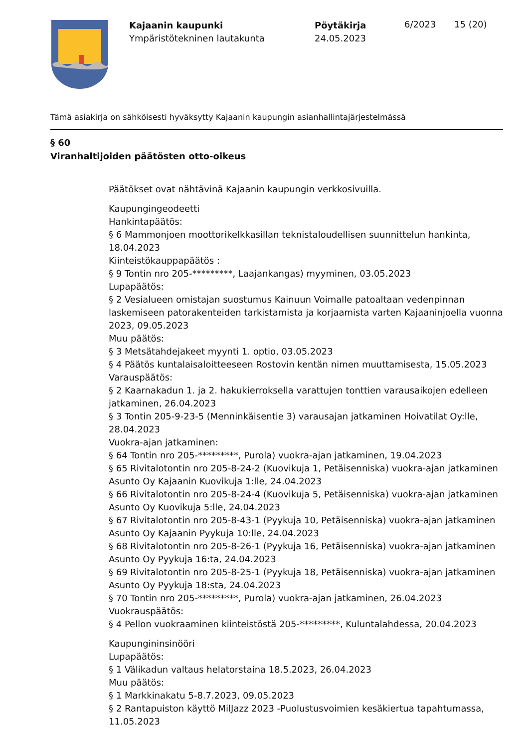Kajaanin kaupunki
Ympäristötekninen lautakunta
Pöytäkirja
24.05.2023
6/2023 15 (20)
Tämä asiakirja on sähköisesti hyväksytty Kajaanin kaupungin asianhallintajärjestelmässä
§ 60
Viranhaltijoiden päätösten otto-oikeus
Päätökset ovat nähtävinä Kajaanin kaupungin verkkosivuilla.
Kaupungingeodeetti
Hankintapäätös:
§ 6 Mammonjoen moottorikelkkasillan teknistaloudellisen suunnittelun hankinta, 18.04.2023
Kiinteistökauppapäätös :
§ 9 Tontin nro 205-*********, Laajankangas) myyminen, 03.05.2023
Lupapäätös:
§ 2 Vesialueen omistajan suostumus Kainuun Voimalle patoaltaan vedenpinnan laskemiseen patorakenteiden tarkistamista ja korjaamista varten Kajaaninjoella vuonna 2023, 09.05.2023
Muu päätös:
§ 3 Metsätahdejakeet myynti 1. optio, 03.05.2023
§ 4 Päätös kuntalaisaloitteeseen Rostovin kentän nimen muuttamisesta, 15.05.2023
Varauspäätös:
§ 2 Kaarnakadun 1. ja 2. hakukierroksella varattujen tonttien varausaikojen edelleen jatkaminen, 26.04.2023
§ 3 Tontin 205-9-23-5 (Menninkäisentie 3) varausajan jatkaminen Hoivatilat Oy:lle, 28.04.2023
Vuokra-ajan jatkaminen:
§ 64 Tontin nro 205-*********, Purola) vuokra-ajan jatkaminen, 19.04.2023
§ 65 Rivitalotontin nro 205-8-24-2 (Kuovikuja 1, Petäisenniska) vuokra-ajan jatkaminen Asunto Oy Kajaanin Kuovikuja 1:lle, 24.04.2023
§ 66 Rivitalotontin nro 205-8-24-4 (Kuovikuja 5, Petäisenniska) vuokra-ajan jatkaminen Asunto Oy Kuovikuja 5:lle, 24.04.2023
§ 67 Rivitalotontin nro 205-8-43-1 (Pyykuja 10, Petäisenniska) vuokra-ajan jatkaminen Asunto Oy Kajaanin Pyykuja 10:lle, 24.04.2023
§ 68 Rivitalotontin nro 205-8-26-1 (Pyykuja 16, Petäisenniska) vuokra-ajan jatkaminen Asunto Oy Pyykuja 16:ta, 24.04.2023
§ 69 Rivitalotontin nro 205-8-25-1 (Pyykuja 18, Petäisenniska) vuokra-ajan jatkaminen Asunto Oy Pyykuja 18:sta, 24.04.2023
§ 70 Tontin nro 205-*********, Purola) vuokra-ajan jatkaminen, 26.04.2023
Vuokrauspäätös:
§ 4 Pellon vuokraaminen kiinteistöstä 205-*********, Kuluntalahdessa, 20.04.2023
Kaupungininsinööri
Lupapäätös:
§ 1 Välikadun valtaus helatorstaina 18.5.2023, 26.04.2023
Muu päätös:
§ 1 Markkinakatu 5-8.7.2023, 09.05.2023
§ 2 Rantapuiston käyttö MilJazz 2023 -Puolustusvoimien kesäkiertua tapahtumassa, 11.05.2023